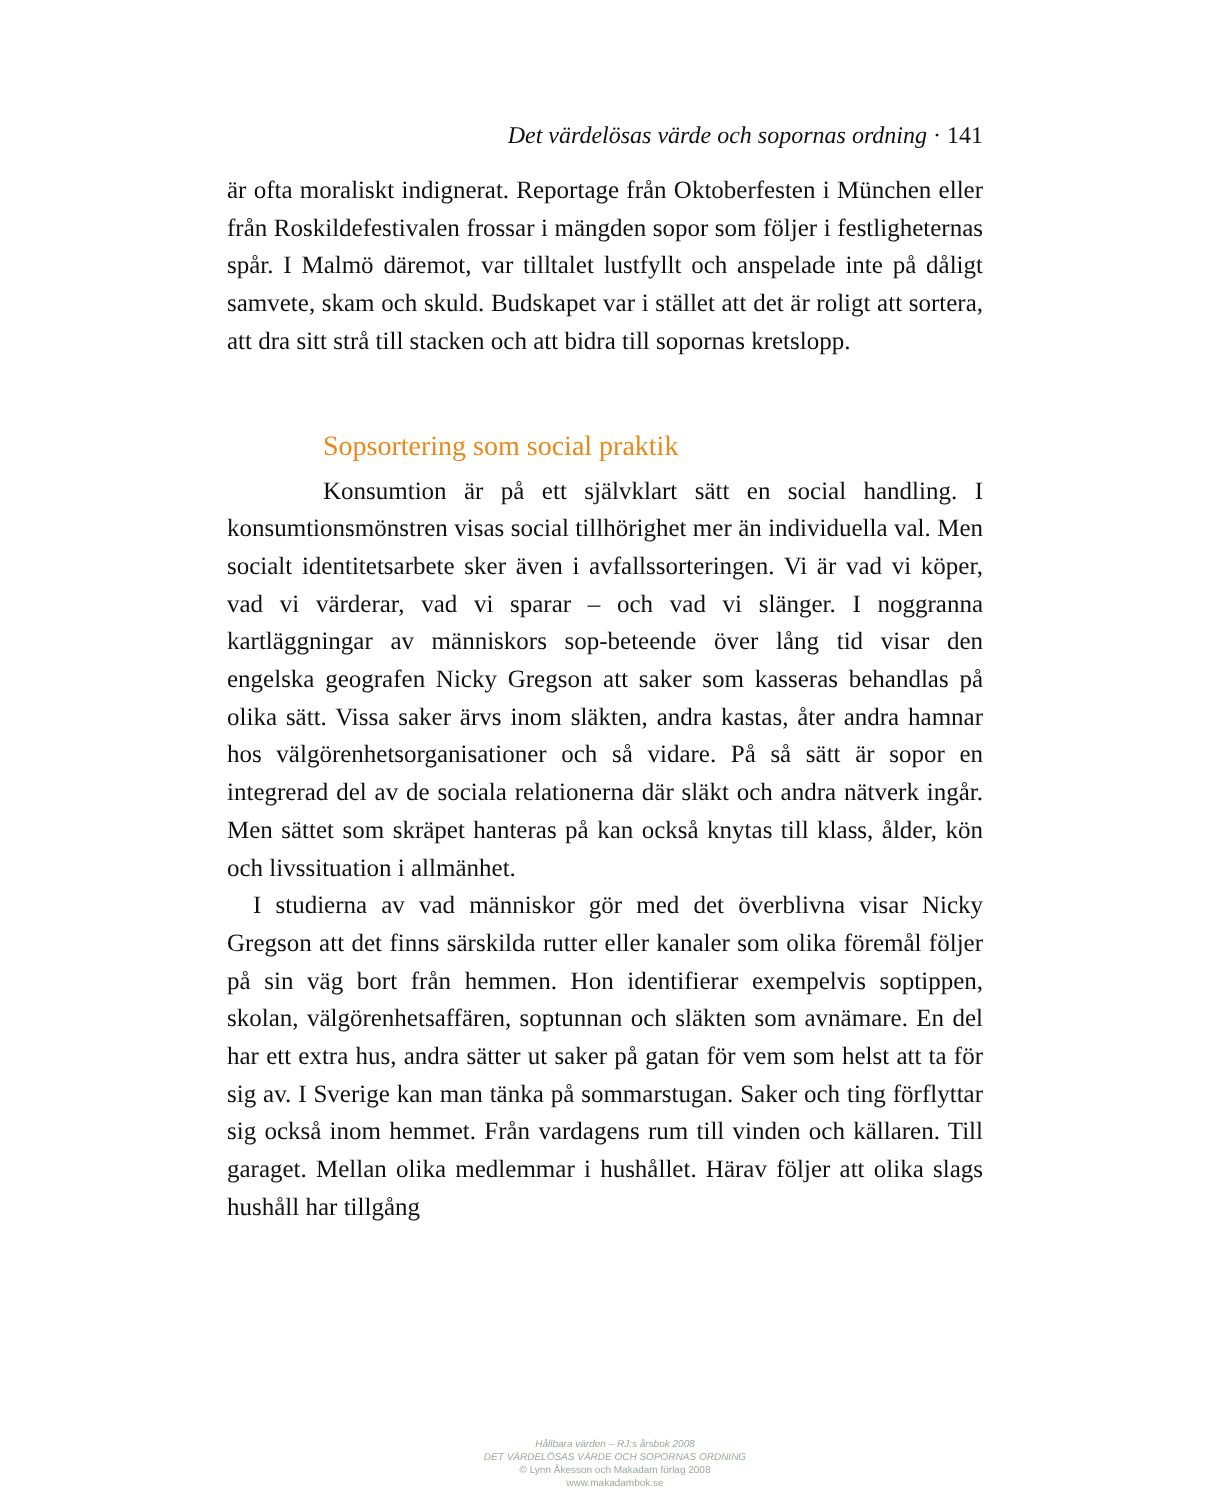Det värdelösas värde och sopornas ordning · 141
är ofta moraliskt indignerat. Reportage från Oktoberfesten i München eller från Roskildefestivalen frossar i mängden sopor som följer i festligheternas spår. I Malmö däremot, var tilltalet lustfyllt och anspelade inte på dåligt samvete, skam och skuld. Budskapet var i stället att det är roligt att sortera, att dra sitt strå till stacken och att bidra till sopornas kretslopp.
Sopsortering som social praktik
Konsumtion är på ett självklart sätt en social handling. I konsumtionsmönstren visas social tillhörighet mer än individuella val. Men socialt identitetsarbete sker även i avfallssorteringen. Vi är vad vi köper, vad vi värderar, vad vi sparar – och vad vi slänger. I noggranna kartläggningar av människors sop-beteende över lång tid visar den engelska geografen Nicky Gregson att saker som kasseras behandlas på olika sätt. Vissa saker ärvs inom släkten, andra kastas, åter andra hamnar hos välgörenhetsorganisationer och så vidare. På så sätt är sopor en integrerad del av de sociala relationerna där släkt och andra nätverk ingår. Men sättet som skräpet hanteras på kan också knytas till klass, ålder, kön och livssituation i allmänhet.
I studierna av vad människor gör med det överblivna visar Nicky Gregson att det finns särskilda rutter eller kanaler som olika föremål följer på sin väg bort från hemmen. Hon identifierar exempelvis soptippen, skolan, välgörenhetsaffären, soptunnan och släkten som avnämare. En del har ett extra hus, andra sätter ut saker på gatan för vem som helst att ta för sig av. I Sverige kan man tänka på sommarstugan. Saker och ting förflyttar sig också inom hemmet. Från vardagens rum till vinden och källaren. Till garaget. Mellan olika medlemmar i hushållet. Härav följer att olika slags hushåll har tillgång
Hållbara värden – RJ:s årsbok 2008
DET VÄRDELÖSAS VÄRDE OCH SOPORNAS ORDNING
© Lynn Åkesson och Makadam förlag 2008
www.makadambok.se